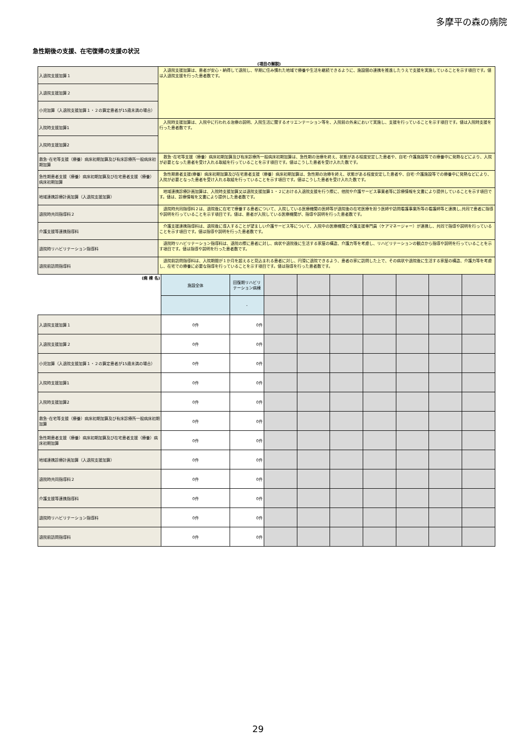多摩平の森の病院
急性期後の支援、在宅復帰の支援の状況
(項目の解説)
| 入退院支援加算１ | 入退院支援加算は、患者が安心・納得して退院し、早期に住み慣れた地域で療養や生活を継続できるように、施設間の連携を推進したうえで支援を実施していることを示す項目です。値は入退院支援を行った患者数です。 |
| 入退院支援加算２ | |
| 小児加算（入退院支援加算１・２の算定患者が15歳未満の場合） | |
| 入院時支援加算1 | 入院時支援加算は、入院中に行われる治療の説明、入院生活に関するオリエンテーション等を、入院前の外来において実施し、支援を行っていることを示す項目です。値は入院時支援を行った患者数です。 |
| 入院時支援加算2 | |
| 救急･在宅等支援（療養）病床初期加算及び有床診療所一般病床初期加算 | 救急･在宅等支援（療養）病床初期加算及び有床診療所一般病床初期加算は、急性期の治療を終え、状態がある程度安定した患者や、自宅･介護施設等での療養中に発熱などにより、入院が必要となった患者を受け入れる取組を行っていることを示す項目です。値はこうした患者を受け入れた数です。 |
| 急性期患者支援（療養）病床初期加算及び在宅患者支援（療養）病床初期加算 | 急性期患者支援(療養）病床初期加算及び在宅患者支援（療養）病床初期加算は、急性期の治療を終え、状態がある程度安定した患者や、自宅･介護施設等での療養中に発熱などにより、入院が必要となった患者を受け入れる取組を行っていることを示す項目です。値はこうした患者を受け入れた数です。 |
| 地域連携診療計画加算（入退院支援加算） | 地域連携診療計画加算は、入院時支援加算又は退院支援加算１・２における入退院支援を行う際に、他院や介護サービス事業者等に診療情報を文書により提供していることを示す項目です。値は、診療情報を文書により提供した患者数です。 |
| 退院時共同指導料２ | 退院時共同指導料２は、退院後に在宅で療養する患者について、入院している医療機関の医師等が退院後の在宅医療を担う医師や訪問看護事業所等の看護師等と連携し,共同で患者に指導や説明を行っていることを示す項目です。値は、患者が入院している医療機関が、指導や説明を行った患者数です。 |
| 介護支援等連携指導料 | 介護支援連携指導料は、退院後に導入することが望ましい介護サービス等について、入院中の医療機関と介護支援専門員（ケアマネージャー）が連携し、共同で指導や説明を行っていることを示す項目です。値は指導や説明を行った患者数です。 |
| 退院時リハビリテーション指導料 | 退院時リハビリテーション指導料は、退院の際に患者に対し、病状や退院後に生活する家屋の構造、介護力等を考慮し、リハビリテーションの観点から指導や説明を行っていることを示す項目です。値は指導や説明を行った患者数です。 |
| 退院前訪問指導料 | 退院前訪問指導料は、入院期間が１か月を超えると見込まれる患者に対し、円滑に退院できるよう、患者の家に訪問した上で、その病状や退院後に生活する家屋の構造、介護力等を考慮し、在宅での療養に必要な指導を行っていることを示す項目です。値は指導を行った患者数です。 |
| (病 棟 名) | 施設全体 | 回復期リハビリテーション病棟 | | | | | | | |
| | | - | | | | | | | |
| 入退院支援加算１ | 0件 | 0件 | | | | | | | |
| 入退院支援加算２ | 0件 | 0件 | | | | | | | |
| 小児加算（入退院支援加算１・２の算定患者が15歳未満の場合） | 0件 | 0件 | | | | | | | |
| 入院時支援加算1 | 0件 | 0件 | | | | | | | |
| 入院時支援加算2 | 0件 | 0件 | | | | | | | |
| 救急･在宅等支援（療養）病床初期加算及び有床診療所一般病床初期加算 | 0件 | 0件 | | | | | | | |
| 急性期患者支援（療養）病床初期加算及び在宅患者支援（療養）病床初期加算 | 0件 | 0件 | | | | | | | |
| 地域連携診療計画加算（入退院支援加算） | 0件 | 0件 | | | | | | | |
| 退院時共同指導料２ | 0件 | 0件 | | | | | | | |
| 介護支援等連携指導料 | 0件 | 0件 | | | | | | | |
| 退院時リハビリテーション指導料 | 0件 | 0件 | | | | | | | |
| 退院前訪問指導料 | 0件 | 0件 | | | | | | | |
29